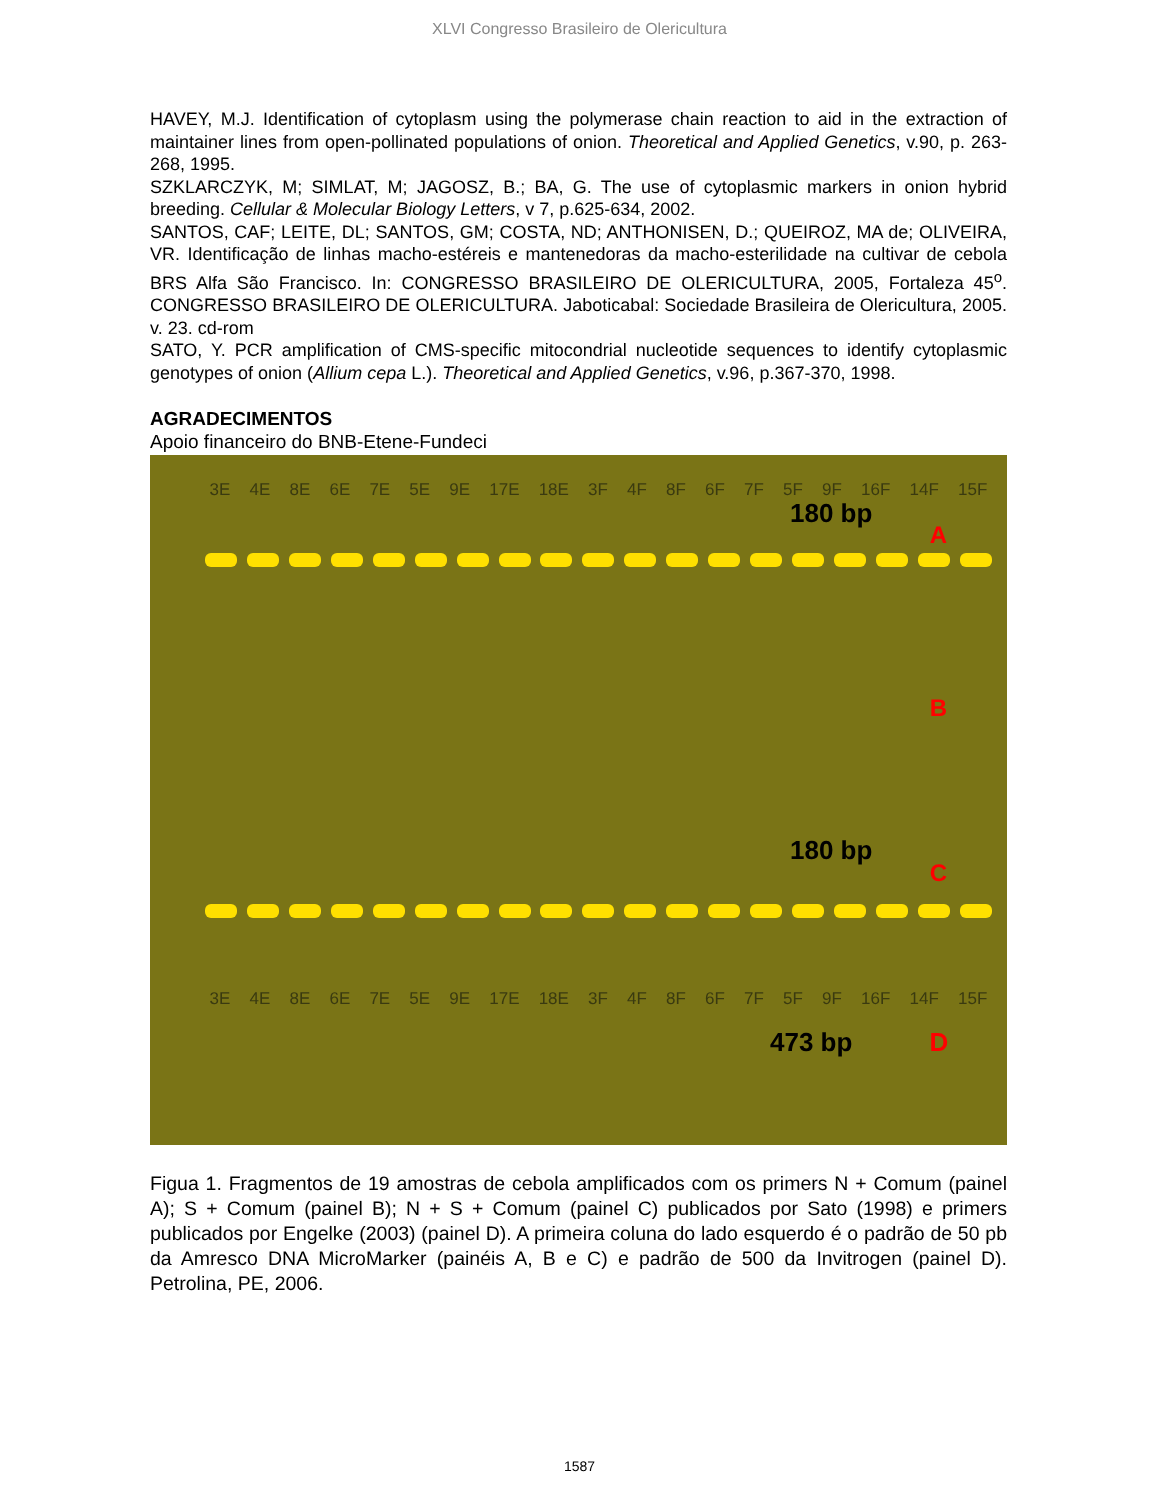XLVI Congresso Brasileiro de Olericultura
HAVEY, M.J. Identification of cytoplasm using the polymerase chain reaction to aid in the extraction of maintainer lines from open-pollinated populations of onion. Theoretical and Applied Genetics, v.90, p. 263-268, 1995.
SZKLARCZYK, M; SIMLAT, M; JAGOSZ, B.; BA, G. The use of cytoplasmic markers in onion hybrid breeding. Cellular & Molecular Biology Letters, v 7, p.625-634, 2002.
SANTOS, CAF; LEITE, DL; SANTOS, GM; COSTA, ND; ANTHONISEN, D.; QUEIROZ, MA de; OLIVEIRA, VR. Identificação de linhas macho-estéreis e mantenedoras da macho-esterilidade na cultivar de cebola BRS Alfa São Francisco. In: CONGRESSO BRASILEIRO DE OLERICULTURA, 2005, Fortaleza 45<sup>o</sup>. CONGRESSO BRASILEIRO DE OLERICULTURA. Jaboticabal: Sociedade Brasileira de Olericultura, 2005. v. 23. cd-rom
SATO, Y. PCR amplification of CMS-specific mitocondrial nucleotide sequences to identify cytoplasmic genotypes of onion (Allium cepa L.). Theoretical and Applied Genetics, v.96, p.367-370, 1998.
AGRADECIMENTOS
Apoio financeiro do BNB-Etene-Fundeci
3E 4E 8E 6E 7E 5E 9E 17E 18E 3F 4F 8F 6F 7F 5F 9F 16F 14F 15F
180 bp
A
B
180 bp
C
3E 4E 8E 6E 7E 5E 9E 17E 18E 3F 4F 8F 6F 7F 5F 9F 16F 14F 15F
473 bp D
Figua 1. Fragmentos de 19 amostras de cebola amplificados com os primers N + Comum (painel A); S + Comum (painel B); N + S + Comum (painel C) publicados por Sato (1998) e primers publicados por Engelke (2003) (painel D). A primeira coluna do lado esquerdo é o padrão de 50 pb da Amresco DNA MicroMarker (painéis A, B e C) e padrão de 500 da Invitrogen (painel D). Petrolina, PE, 2006.
1587